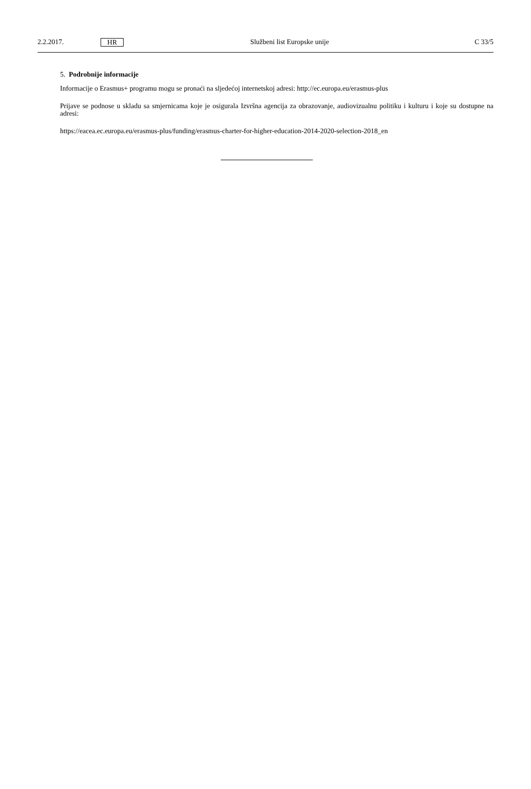2.2.2017. HR Službeni list Europske unije C 33/5
5. Podrobnije informacije
Informacije o Erasmus+ programu mogu se pronaći na sljedećoj internetskoj adresi: http://ec.europa.eu/erasmus-plus
Prijave se podnose u skladu sa smjernicama koje je osigurala Izvršna agencija za obrazovanje, audiovizualnu politiku i kulturu i koje su dostupne na adresi:
https://eacea.ec.europa.eu/erasmus-plus/funding/erasmus-charter-for-higher-education-2014-2020-selection-2018_en